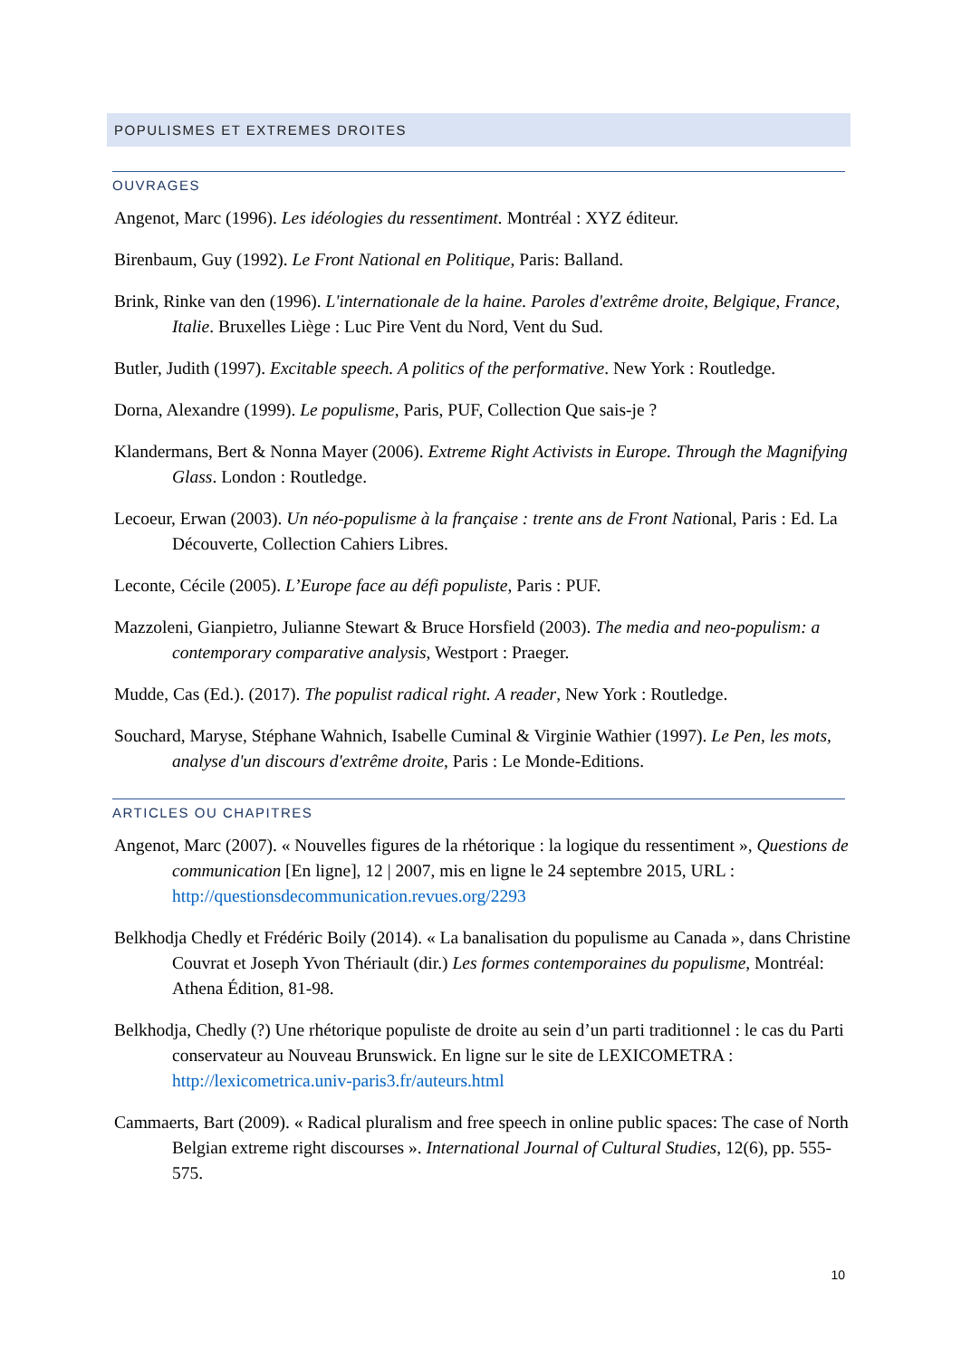POPULISMES ET EXTREMES DROITES
OUVRAGES
Angenot, Marc (1996). Les idéologies du ressentiment. Montréal : XYZ éditeur.
Birenbaum, Guy (1992). Le Front National en Politique, Paris: Balland.
Brink, Rinke van den (1996). L'internationale de la haine. Paroles d'extrême droite, Belgique, France, Italie. Bruxelles Liège : Luc Pire Vent du Nord, Vent du Sud.
Butler, Judith (1997). Excitable speech. A politics of the performative. New York : Routledge.
Dorna, Alexandre (1999). Le populisme, Paris, PUF, Collection Que sais-je ?
Klandermans, Bert & Nonna Mayer (2006). Extreme Right Activists in Europe. Through the Magnifying Glass. London : Routledge.
Lecoeur, Erwan (2003). Un néo-populisme à la française : trente ans de Front National, Paris : Ed. La Découverte, Collection Cahiers Libres.
Leconte, Cécile (2005). L’Europe face au défi populiste, Paris : PUF.
Mazzoleni, Gianpietro, Julianne Stewart & Bruce Horsfield (2003). The media and neo-populism: a contemporary comparative analysis, Westport : Praeger.
Mudde, Cas (Ed.). (2017). The populist radical right. A reader, New York : Routledge.
Souchard, Maryse, Stéphane Wahnich, Isabelle Cuminal & Virginie Wathier (1997). Le Pen, les mots, analyse d'un discours d'extrême droite, Paris : Le Monde-Editions.
ARTICLES OU CHAPITRES
Angenot, Marc (2007). « Nouvelles figures de la rhétorique : la logique du ressentiment », Questions de communication [En ligne], 12 | 2007, mis en ligne le 24 septembre 2015, URL : http://questionsdecommunication.revues.org/2293
Belkhodja Chedly et Frédéric Boily (2014). « La banalisation du populisme au Canada », dans Christine Couvrat et Joseph Yvon Thériault (dir.) Les formes contemporaines du populisme, Montréal: Athena Édition, 81-98.
Belkhodja, Chedly (?) Une rhétorique populiste de droite au sein d’un parti traditionnel : le cas du Parti conservateur au Nouveau Brunswick. En ligne sur le site de LEXICOMETRA : http://lexicometrica.univ-paris3.fr/auteurs.html
Cammaerts, Bart (2009). « Radical pluralism and free speech in online public spaces: The case of North Belgian extreme right discourses ». International Journal of Cultural Studies, 12(6), pp. 555-575.
10